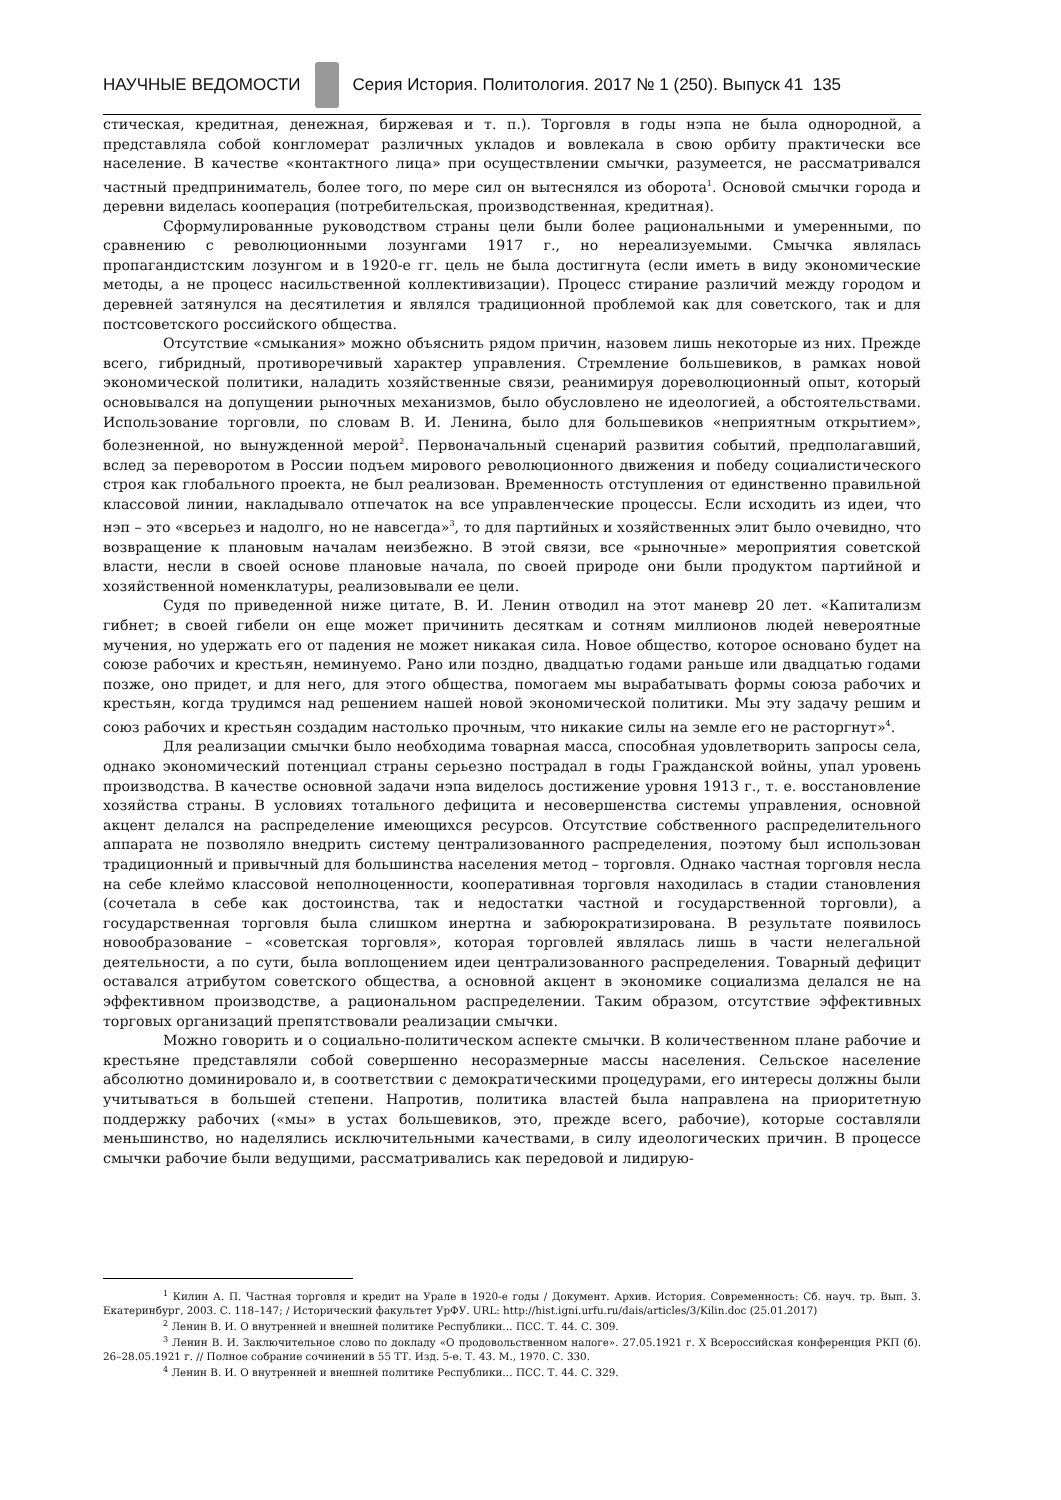НАУЧНЫЕ ВЕДОМОСТИ
Серия История. Политология. 2017 № 1 (250). Выпуск 41 135
стическая, кредитная, денежная, биржевая и т. п.). Торговля в годы нэпа не была однородной, а представляла собой конгломерат различных укладов и вовлекала в свою орбиту практически все население. В качестве «контактного лица» при осуществлении смычки, разумеется, не рассматривался частный предприниматель, более того, по мере сил он вытеснялся из оборота<sup>1</sup>. Основой смычки города и деревни виделась кооперация (потребительская, производственная, кредитная).
Сформулированные руководством страны цели были более рациональными и умеренными, по сравнению с революционными лозунгами 1917 г., но нереализуемыми. Смычка являлась пропагандистским лозунгом и в 1920-е гг. цель не была достигнута (если иметь в виду экономические методы, а не процесс насильственной коллективизации). Процесс стирание различий между городом и деревней затянулся на десятилетия и являлся традиционной проблемой как для советского, так и для постсоветского российского общества.
Отсутствие «смыкания» можно объяснить рядом причин, назовем лишь некоторые из них. Прежде всего, гибридный, противоречивый характер управления. Стремление большевиков, в рамках новой экономической политики, наладить хозяйственные связи, реанимируя дореволюционный опыт, который основывался на допущении рыночных механизмов, было обусловлено не идеологией, а обстоятельствами. Использование торговли, по словам В. И. Ленина, было для большевиков «неприятным открытием», болезненной, но вынужденной мерой<sup>2</sup>. Первоначальный сценарий развития событий, предполагавший, вслед за переворотом в России подъем мирового революционного движения и победу социалистического строя как глобального проекта, не был реализован. Временность отступления от единственно правильной классовой линии, накладывало отпечаток на все управленческие процессы. Если исходить из идеи, что нэп – это «всерьез и надолго, но не навсегда»<sup>3</sup>, то для партийных и хозяйственных элит было очевидно, что возвращение к плановым началам неизбежно. В этой связи, все «рыночные» мероприятия советской власти, несли в своей основе плановые начала, по своей природе они были продуктом партийной и хозяйственной номенклатуры, реализовывали ее цели.
Судя по приведенной ниже цитате, В. И. Ленин отводил на этот маневр 20 лет. «Капитализм гибнет; в своей гибели он еще может причинить десяткам и сотням миллионов людей невероятные мучения, но удержать его от падения не может никакая сила. Новое общество, которое основано будет на союзе рабочих и крестьян, неминуемо. Рано или поздно, двадцатью годами раньше или двадцатью годами позже, оно придет, и для него, для этого общества, помогаем мы вырабатывать формы союза рабочих и крестьян, когда трудимся над решением нашей новой экономической политики. Мы эту задачу решим и союз рабочих и крестьян создадим настолько прочным, что никакие силы на земле его не расторгнут»<sup>4</sup>.
Для реализации смычки было необходима товарная масса, способная удовлетворить запросы села, однако экономический потенциал страны серьезно пострадал в годы Гражданской войны, упал уровень производства. В качестве основной задачи нэпа виделось достижение уровня 1913 г., т. е. восстановление хозяйства страны. В условиях тотального дефицита и несовершенства системы управления, основной акцент делался на распределение имеющихся ресурсов. Отсутствие собственного распределительного аппарата не позволяло внедрить систему централизованного распределения, поэтому был использован традиционный и привычный для большинства населения метод – торговля. Однако частная торговля несла на себе клеймо классовой неполноценности, кооперативная торговля находилась в стадии становления (сочетала в себе как достоинства, так и недостатки частной и государственной торговли), а государственная торговля была слишком инертна и забюрократизирована. В результате появилось новообразование – «советская торговля», которая торговлей являлась лишь в части нелегальной деятельности, а по сути, была воплощением идеи централизованного распределения. Товарный дефицит оставался атрибутом советского общества, а основной акцент в экономике социализма делался не на эффективном производстве, а рациональном распределении. Таким образом, отсутствие эффективных торговых организаций препятствовали реализации смычки.
Можно говорить и о социально-политическом аспекте смычки. В количественном плане рабочие и крестьяне представляли собой совершенно несоразмерные массы населения. Сельское население абсолютно доминировало и, в соответствии с демократическими процедурами, его интересы должны были учитываться в большей степени. Напротив, политика властей была направлена на приоритетную поддержку рабочих («мы» в устах большевиков, это, прежде всего, рабочие), которые составляли меньшинство, но наделялись исключительными качествами, в силу идеологических причин. В процессе смычки рабочие были ведущими, рассматривались как передовой и лидирую-
<sup>1</sup> Килин А. П. Частная торговля и кредит на Урале в 1920-е годы / Документ. Архив. История. Современность: Сб. науч. тр. Вып. 3. Екатеринбург, 2003. С. 118–147; / Исторический факультет УрФУ. URL: http://hist.igni.urfu.ru/dais/articles/3/Kilin.doc (25.01.2017)
<sup>2</sup> Ленин В. И. О внутренней и внешней политике Республики… ПСС. Т. 44. С. 309.
<sup>3</sup> Ленин В. И. Заключительное слово по докладу «О продовольственном налоге». 27.05.1921 г. X Всероссийская конференция РКП (б). 26–28.05.1921 г. // Полное собрание сочинений в 55 ТТ. Изд. 5-е. Т. 43. М., 1970. С. 330.
<sup>4</sup> Ленин В. И. О внутренней и внешней политике Республики… ПСС. Т. 44. С. 329.